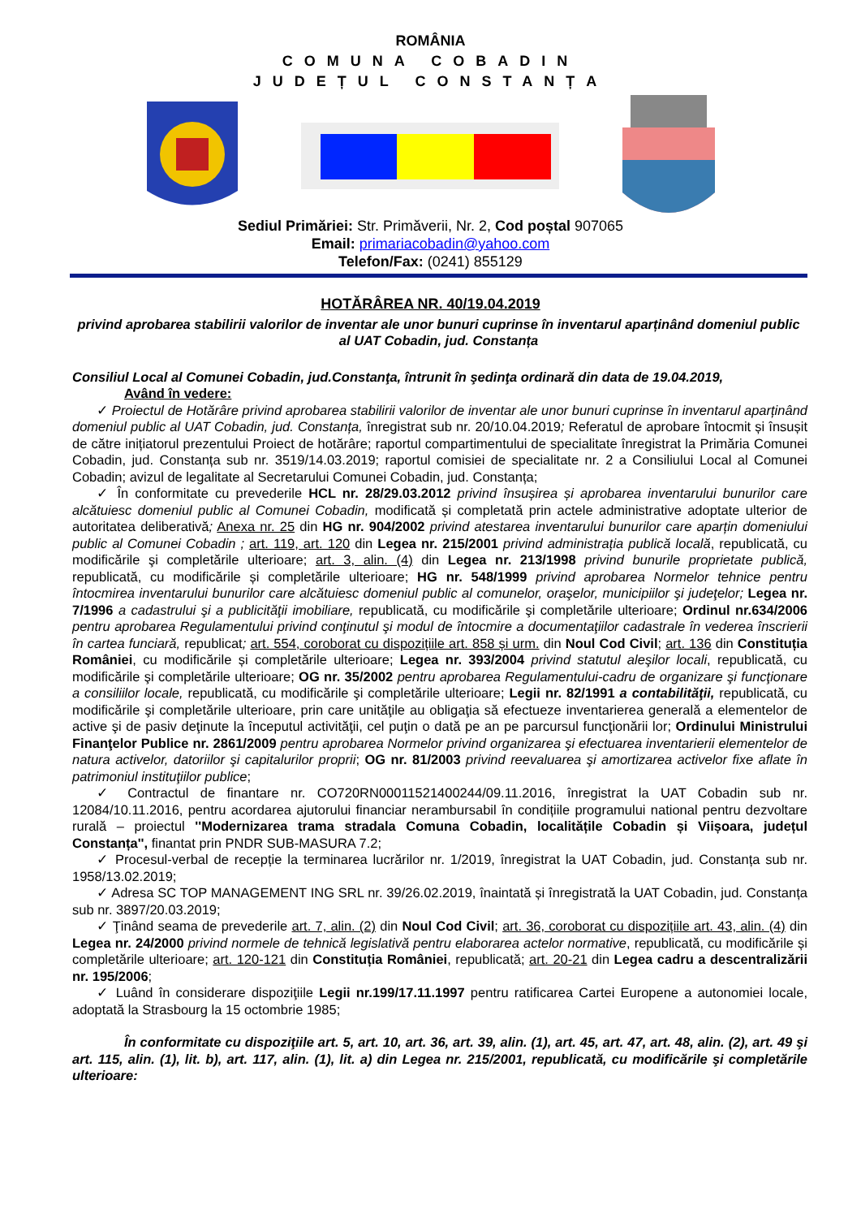ROMÂNIA
COMUNA COBADIN
JUDEȚUL CONSTANȚA
Sediul Primăriei: Str. Primăverii, Nr. 2, Cod poștal 907065
Email: primariacobadin@yahoo.com
Telefon/Fax: (0241) 855129
HOTĂRÂREA NR. 40/19.04.2019
privind aprobarea stabilirii valorilor de inventar ale unor bunuri cuprinse în inventarul aparținând domeniul public al UAT Cobadin, jud. Constanța
Consiliul Local al Comunei Cobadin, jud.Constanţa, întrunit în şedinţa ordinară din data de 19.04.2019,
Având în vedere:
✓ Proiectul de Hotărâre privind aprobarea stabilirii valorilor de inventar ale unor bunuri cuprinse în inventarul aparținând domeniul public al UAT Cobadin, jud. Constanța, înregistrat sub nr. 20/10.04.2019; Referatul de aprobare întocmit și însușit de către inițiatorul prezentului Proiect de hotărâre; raportul compartimentului de specialitate înregistrat la Primăria Comunei Cobadin, jud. Constanța sub nr. 3519/14.03.2019; raportul comisiei de specialitate nr. 2 a Consiliului Local al Comunei Cobadin; avizul de legalitate al Secretarului Comunei Cobadin, jud. Constanța;
✓ În conformitate cu prevederile HCL nr. 28/29.03.2012 privind însușirea și aprobarea inventarului bunurilor care alcătuiesc domeniul public al Comunei Cobadin, modificată și completată prin actele administrative adoptate ulterior de autoritatea deliberativă; Anexa nr. 25 din HG nr. 904/2002 privind atestarea inventarului bunurilor care aparțin domeniului public al Comunei Cobadin ; art. 119, art. 120 din Legea nr. 215/2001 privind administrația publică locală, republicată, cu modificările şi completările ulterioare; art. 3, alin. (4) din Legea nr. 213/1998 privind bunurile proprietate publică, republicată, cu modificările și completările ulterioare; HG nr. 548/1999 privind aprobarea Normelor tehnice pentru întocmirea inventarului bunurilor care alcătuiesc domeniul public al comunelor, oraşelor, municipiilor şi judeţelor; Legea nr. 7/1996 a cadastrului şi a publicităţii imobiliare, republicată, cu modificările şi completările ulterioare; Ordinul nr.634/2006 pentru aprobarea Regulamentului privind conţinutul şi modul de întocmire a documentaţiilor cadastrale în vederea înscrierii în cartea funciară, republicat; art. 554, coroborat cu dispozițiile art. 858 și urm. din Noul Cod Civil; art. 136 din Constituția României, cu modificările și completările ulterioare; Legea nr. 393/2004 privind statutul aleşilor locali, republicată, cu modificările şi completările ulterioare; OG nr. 35/2002 pentru aprobarea Regulamentului-cadru de organizare şi funcţionare a consiliilor locale, republicată, cu modificările şi completările ulterioare; Legii nr. 82/1991 a contabilităţii, republicată, cu modificările şi completările ulterioare, prin care unităţile au obligaţia să efectueze inventarierea generală a elementelor de active şi de pasiv deţinute la începutul activităţii, cel puţin o dată pe an pe parcursul funcţionării lor; Ordinului Ministrului Finanţelor Publice nr. 2861/2009 pentru aprobarea Normelor privind organizarea şi efectuarea inventarierii elementelor de natura activelor, datoriilor şi capitalurilor proprii; OG nr. 81/2003 privind reevaluarea şi amortizarea activelor fixe aflate în patrimoniul instituţiilor publice;
✓ Contractul de finantare nr. CO720RN00011521400244/09.11.2016, înregistrat la UAT Cobadin sub nr. 12084/10.11.2016, pentru acordarea ajutorului financiar nerambursabil în condițiile programului national pentru dezvoltare rurală – proiectul ''Modernizarea trama stradala Comuna Cobadin, localitățile Cobadin și Viișoara, județul Constanța'', finantat prin PNDR SUB-MASURA 7.2;
✓ Procesul-verbal de recepție la terminarea lucrărilor nr. 1/2019, înregistrat la UAT Cobadin, jud. Constanța sub nr. 1958/13.02.2019;
✓ Adresa SC TOP MANAGEMENT ING SRL nr. 39/26.02.2019, înaintată și înregistrată la UAT Cobadin, jud. Constanța sub nr. 3897/20.03.2019;
✓ Ţinând seama de prevederile art. 7, alin. (2) din Noul Cod Civil; art. 36, coroborat cu dispozițiile art. 43, alin. (4) din Legea nr. 24/2000 privind normele de tehnică legislativă pentru elaborarea actelor normative, republicată, cu modificările și completările ulterioare; art. 120-121 din Constituția României, republicată; art. 20-21 din Legea cadru a descentralizării nr. 195/2006;
✓ Luând în considerare dispoziţiile Legii nr.199/17.11.1997 pentru ratificarea Cartei Europene a autonomiei locale, adoptată la Strasbourg la 15 octombrie 1985;
În conformitate cu dispoziţiile art. 5, art. 10, art. 36, art. 39, alin. (1), art. 45, art. 47, art. 48, alin. (2), art. 49 şi art. 115, alin. (1), lit. b), art. 117, alin. (1), lit. a) din Legea nr. 215/2001, republicată, cu modificările şi completările ulterioare: